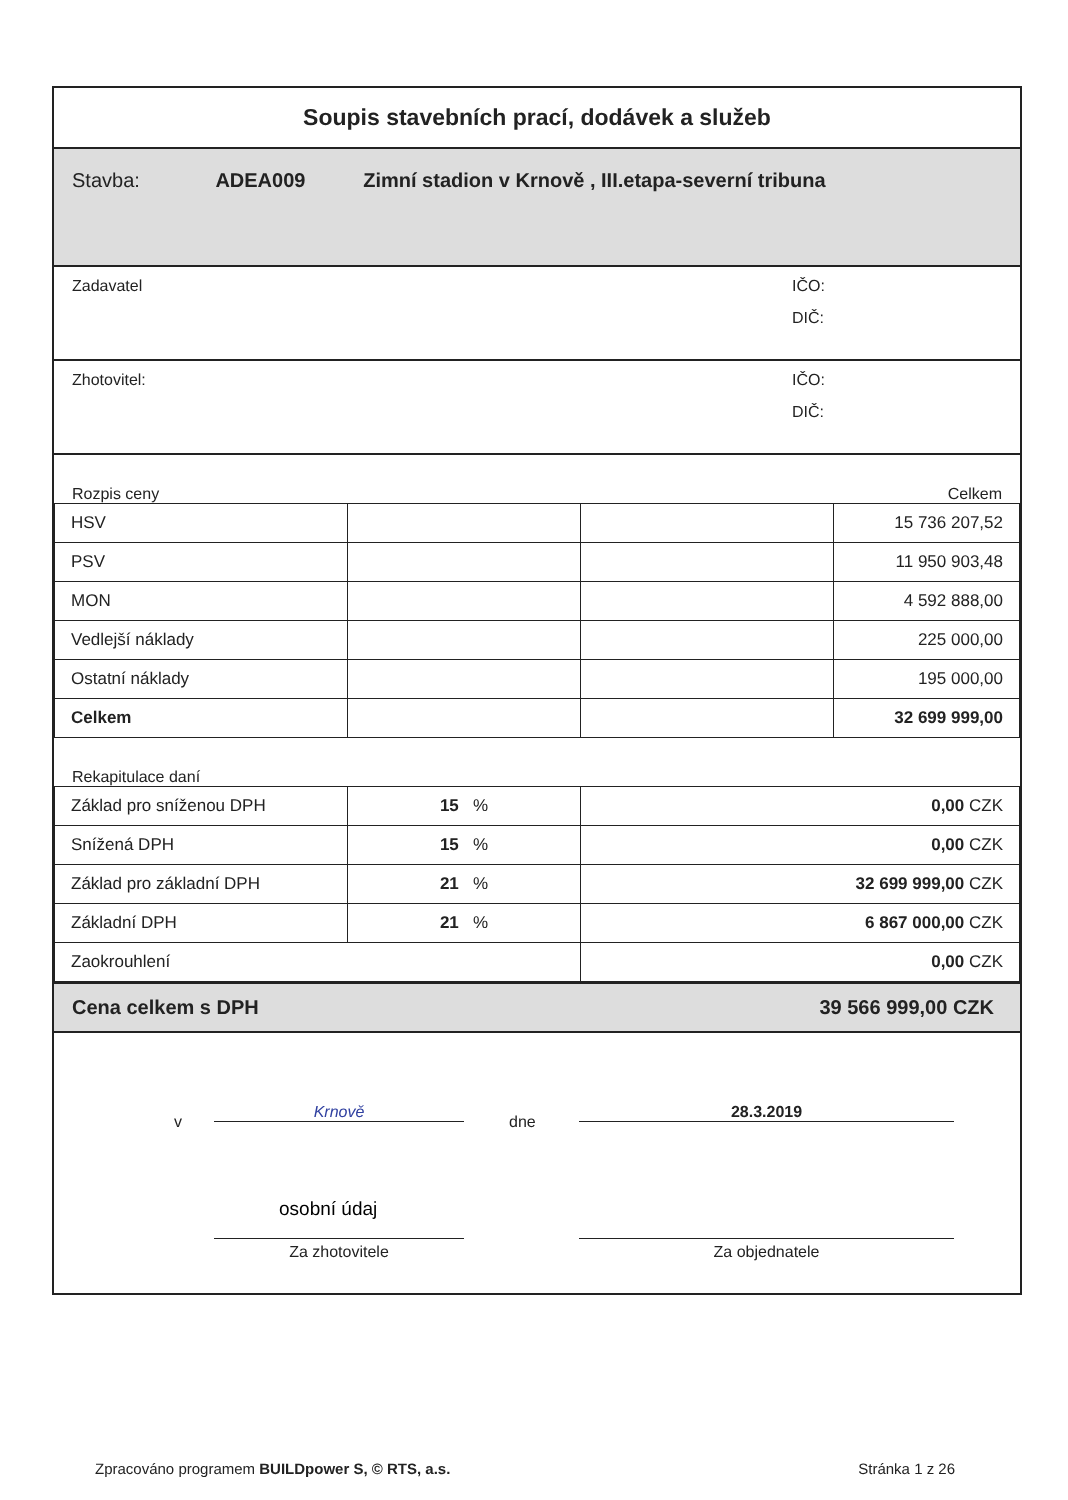Soupis stavebních prací, dodávek a služeb
Stavba: ADEA009 Zimní stadion v Krnově , III.etapa-severní tribuna
Zadavatel IČO:
DIČ:
Zhotovitel: IČO:
DIČ:
Rozpis ceny Celkem
| HSV | | | 15 736 207,52 |
| PSV | | | 11 950 903,48 |
| MON | | | 4 592 888,00 |
| Vedlejší náklady | | | 225 000,00 |
| Ostatní náklady | | | 195 000,00 |
| Celkem | | | 32 699 999,00 |
Rekapitulace daní
| Základ pro sníženou DPH | 15 % | 0,00 CZK |
| Snížená DPH | 15 % | 0,00 CZK |
| Základ pro základní DPH | 21 % | 32 699 999,00 CZK |
| Základní DPH | 21 % | 6 867 000,00 CZK |
| Zaokrouhlení | | 0,00 CZK |
Cena celkem s DPH 39 566 999,00 CZK
v
Krnově
dne
28.3.2019
osobní údaj
Za zhotovitele Za objednatele
Zpracováno programem BUILDpower S, © RTS, a.s. Stránka 1 z 26